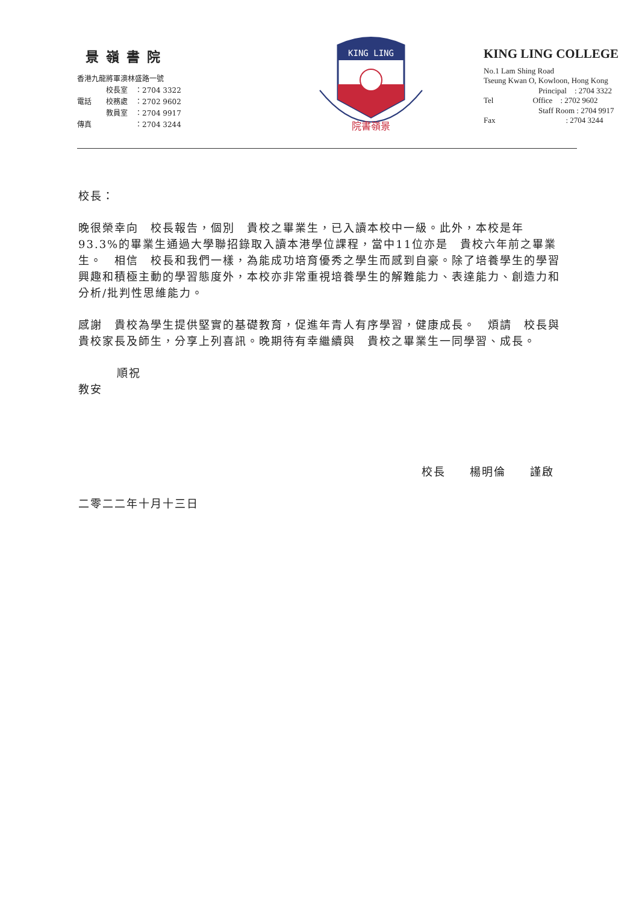景嶺書院
香港九龍將軍澳林盛路一號
　　　　校長室　：2704 3322
電話　　校務處　：2702 9602
　　　　教員室　：2704 9917
傳真　　　　　　：2704 3244
KING LING
院書嶺景
KING LING COLLEGE
No.1 Lam Shing Road
Tseung Kwan O, Kowloon, Hong Kong
　　　　　　　Principal　: 2704 3322
Tel　　　　　Office　: 2702 9602
　　　　　　　Staff Room : 2704 9917
Fax　　　　　　　　　: 2704 3244
校長：
晚很榮幸向　校長報告，個別　貴校之畢業生，已入讀本校中一級。此外，本校是年93.3%的畢業生通過大學聯招錄取入讀本港學位課程，當中11位亦是　貴校六年前之畢業生。　相信　校長和我們一樣，為能成功培育優秀之學生而感到自豪。除了培養學生的學習興趣和積極主動的學習態度外，本校亦非常重視培養學生的解難能力、表達能力、創造力和分析/批判性思維能力。
感謝　貴校為學生提供堅實的基礎教育，促進年青人有序學習，健康成長。　煩請　校長與　貴校家長及師生，分享上列喜訊。晚期待有幸繼續與　貴校之畢業生一同學習、成長。
順祝
教安
校長　　楊明倫　　謹啟
二零二二年十月十三日